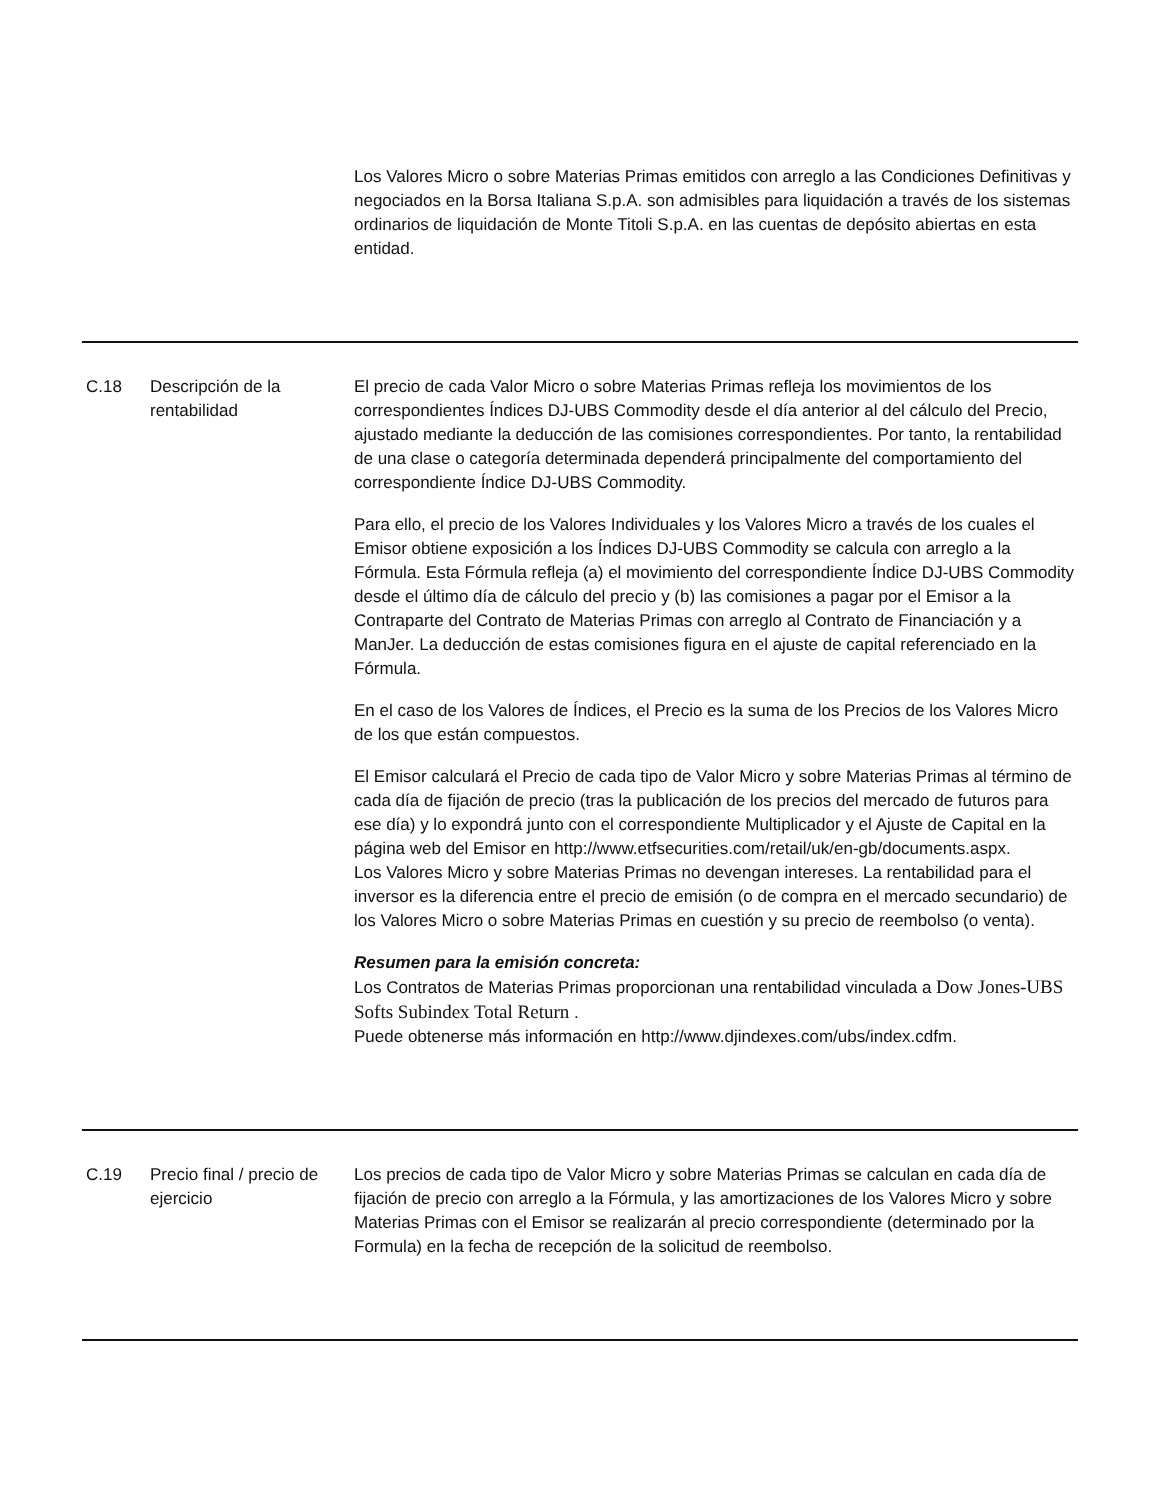| | | Los Valores Micro o sobre Materias Primas emitidos con arreglo a las Condiciones Definitivas y negociados en la Borsa Italiana S.p.A. son admisibles para liquidación a través de los sistemas ordinarios de liquidación de Monte Titoli S.p.A. en las cuentas de depósito abiertas en esta entidad. |
| C.18 | Descripción de la rentabilidad | El precio de cada Valor Micro o sobre Materias Primas refleja los movimientos de los correspondientes Índices DJ-UBS Commodity desde el día anterior al del cálculo del Precio, ajustado mediante la deducción de las comisiones correspondientes. Por tanto, la rentabilidad de una clase o categoría determinada dependerá principalmente del comportamiento del correspondiente Índice DJ-UBS Commodity. Para ello, el precio de los Valores Individuales y los Valores Micro a través de los cuales el Emisor obtiene exposición a los Índices DJ-UBS Commodity se calcula con arreglo a la Fórmula. Esta Fórmula refleja (a) el movimiento del correspondiente Índice DJ-UBS Commodity desde el último día de cálculo del precio y (b) las comisiones a pagar por el Emisor a la Contraparte del Contrato de Materias Primas con arreglo al Contrato de Financiación y a ManJer. La deducción de estas comisiones figura en el ajuste de capital referenciado en la Fórmula. En el caso de los Valores de Índices, el Precio es la suma de los Precios de los Valores Micro de los que están compuestos. El Emisor calculará el Precio de cada tipo de Valor Micro y sobre Materias Primas al término de cada día de fijación de precio (tras la publicación de los precios del mercado de futuros para ese día) y lo expondrá junto con el correspondiente Multiplicador y el Ajuste de Capital en la página web del Emisor en http://www.etfsecurities.com/retail/uk/en-gb/documents.aspx. Los Valores Micro y sobre Materias Primas no devengan intereses. La rentabilidad para el inversor es la diferencia entre el precio de emisión (o de compra en el mercado secundario) de los Valores Micro o sobre Materias Primas en cuestión y su precio de reembolso (o venta). Resumen para la emisión concreta: Los Contratos de Materias Primas proporcionan una rentabilidad vinculada a Dow Jones-UBS Softs Subindex Total Return . Puede obtenerse más información en http://www.djindexes.com/ubs/index.cdfm. |
| C.19 | Precio final / precio de ejercicio | Los precios de cada tipo de Valor Micro y sobre Materias Primas se calculan en cada día de fijación de precio con arreglo a la Fórmula, y las amortizaciones de los Valores Micro y sobre Materias Primas con el Emisor se realizarán al precio correspondiente (determinado por la Formula) en la fecha de recepción de la solicitud de reembolso. |